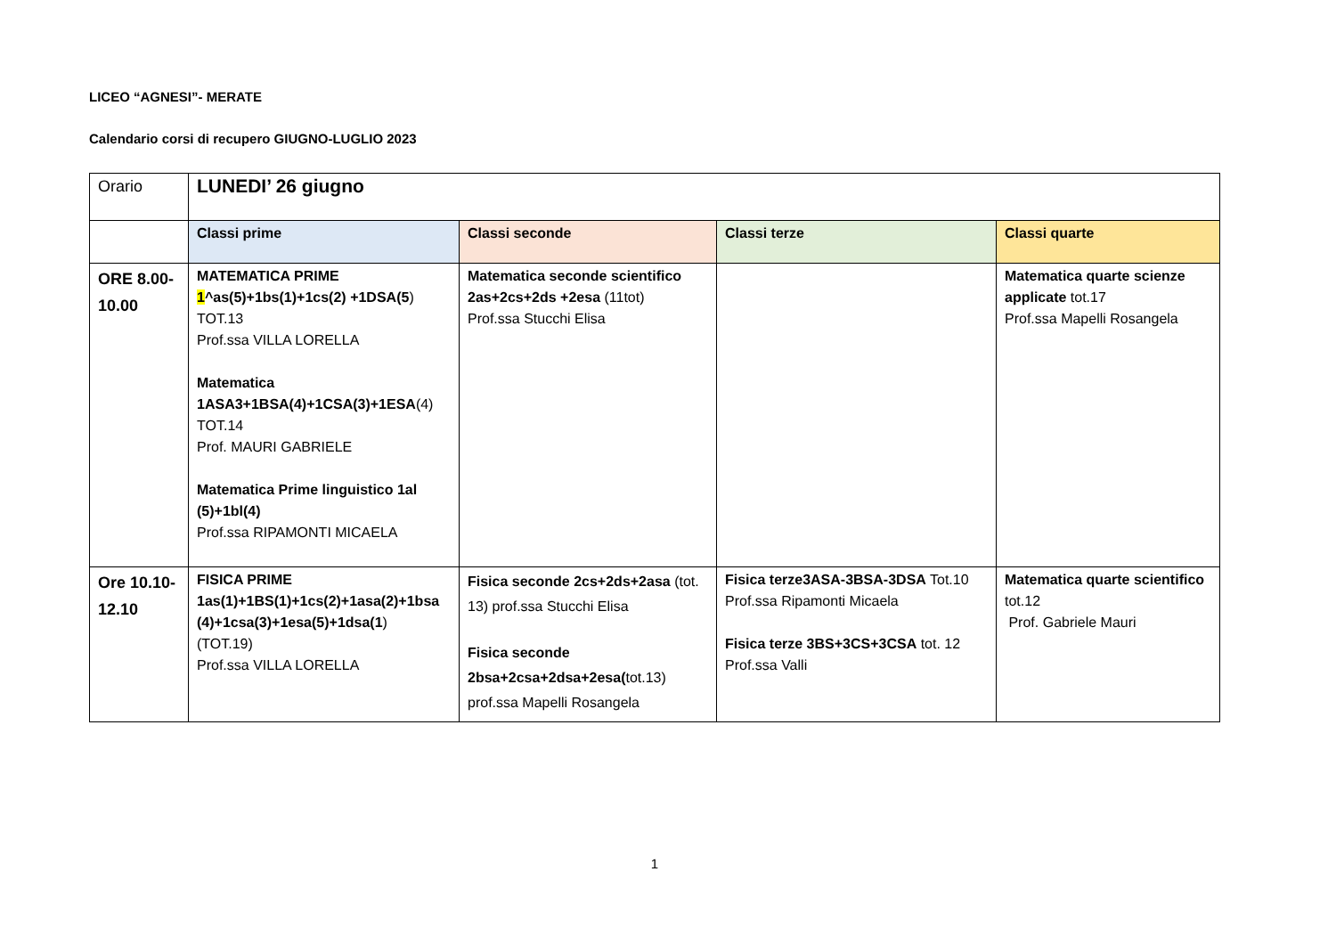LICEO “AGNESI”- MERATE
Calendario corsi di recupero GIUGNO-LUGLIO 2023
| Orario | LUNEDI’ 26 giugno | | | |
| | Classi prime | Classi seconde | Classi terze | Classi quarte |
| ORE 8.00-10.00 | MATEMATICA PRIME 1 ^as(5)+1bs(1)+1cs(2) +1DSA(5 ) TOT.13 Prof.ssa VILLA LORELLA Matematica 1ASA3+1BSA(4)+1CSA(3)+1ESA (4) TOT.14 Prof. MAURI GABRIELE Matematica Prime linguistico 1al (5)+1bl(4) Prof.ssa RIPAMONTI MICAELA | Matematica seconde scientifico 2as+2cs+2ds +2esa (11tot) Prof.ssa Stucchi Elisa | | Matematica quarte scienze applicate tot.17 Prof.ssa Mapelli Rosangela |
| Ore 10.10-12.10 | FISICA PRIME 1as(1)+1BS(1)+1cs(2)+1asa(2)+1bsa (4)+1csa(3)+1esa(5)+1dsa(1 ) (TOT.19) Prof.ssa VILLA LORELLA | Fisica seconde 2cs+2ds+2asa (tot. 13) prof.ssa Stucchi Elisa Fisica seconde 2bsa+2csa+2dsa+2esa( tot.13) prof.ssa Mapelli Rosangela | Fisica terze3ASA-3BSA-3DSA Tot.10 Prof.ssa Ripamonti Micaela Fisica terze 3BS+3CS+3CSA tot. 12 Prof.ssa Valli | Matematica quarte scientifico tot.12 Prof. Gabriele Mauri |
1